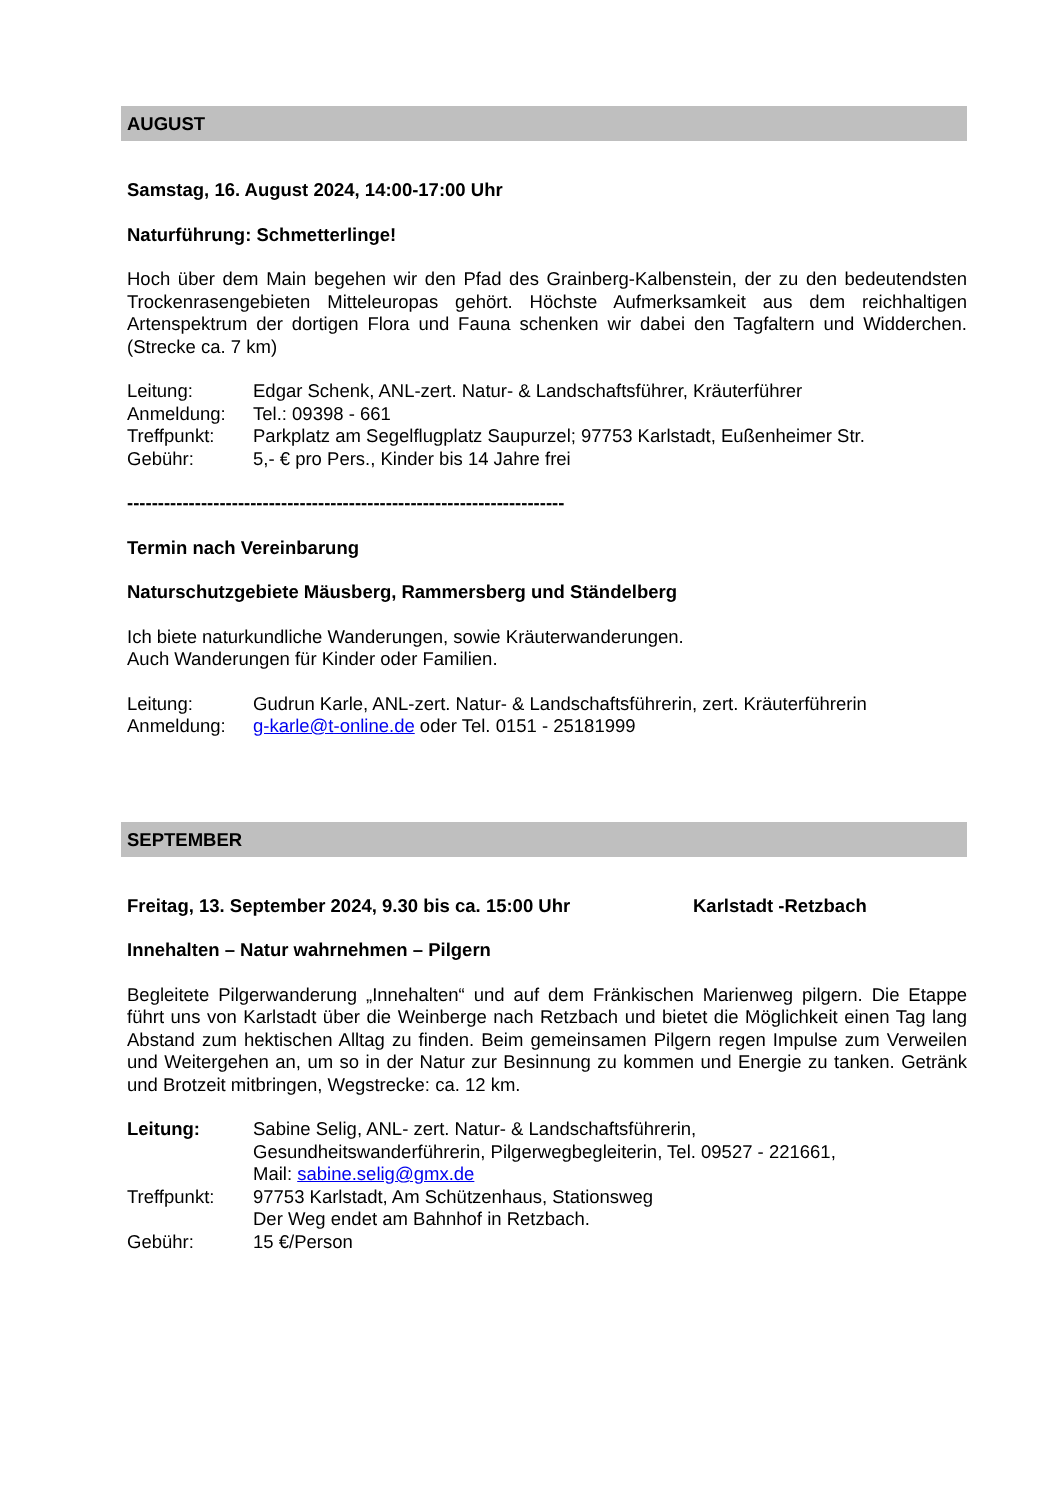AUGUST
Samstag, 16. August 2024, 14:00-17:00 Uhr
Naturführung: Schmetterlinge!
Hoch über dem Main begehen wir den Pfad des Grainberg-Kalbenstein, der zu den bedeutendsten Trockenrasengebieten Mitteleuropas gehört. Höchste Aufmerksamkeit aus dem reichhaltigen Artenspektrum der dortigen Flora und Fauna schenken wir dabei den Tagfaltern und Widderchen. (Strecke ca. 7 km)
Leitung: Edgar Schenk, ANL-zert. Natur- & Landschaftsführer, Kräuterführer
Anmeldung: Tel.: 09398 - 661
Treffpunkt: Parkplatz am Segelflugplatz Saupurzel; 97753 Karlstadt, Eußenheimer Str.
Gebühr: 5,- € pro Pers., Kinder bis 14 Jahre frei
-----------------------------------------------------------------------
Termin nach Vereinbarung
Naturschutzgebiete Mäusberg, Rammersberg und Ständelberg
Ich biete naturkundliche Wanderungen, sowie Kräuterwanderungen.
Auch Wanderungen für Kinder oder Familien.
Leitung: Gudrun Karle, ANL-zert. Natur- & Landschaftsführerin, zert. Kräuterführerin
Anmeldung: g-karle@t-online.de oder Tel. 0151 - 25181999
SEPTEMBER
Freitag, 13. September 2024, 9.30 bis ca. 15:00 Uhr Karlstadt -Retzbach
Innehalten – Natur wahrnehmen – Pilgern
Begleitete Pilgerwanderung „Innehalten“ und auf dem Fränkischen Marienweg pilgern. Die Etappe führt uns von Karlstadt über die Weinberge nach Retzbach und bietet die Möglichkeit einen Tag lang Abstand zum hektischen Alltag zu finden. Beim gemeinsamen Pilgern regen Impulse zum Verweilen und Weitergehen an, um so in der Natur zur Besinnung zu kommen und Energie zu tanken. Getränk und Brotzeit mitbringen, Wegstrecke: ca. 12 km.
Leitung: Sabine Selig, ANL- zert. Natur- & Landschaftsführerin,
Gesundheitswanderführerin, Pilgerwegbegleiterin, Tel. 09527 - 221661,
Mail: sabine.selig@gmx.de
Treffpunkt: 97753 Karlstadt, Am Schützenhaus, Stationsweg
Der Weg endet am Bahnhof in Retzbach.
Gebühr: 15 €/Person